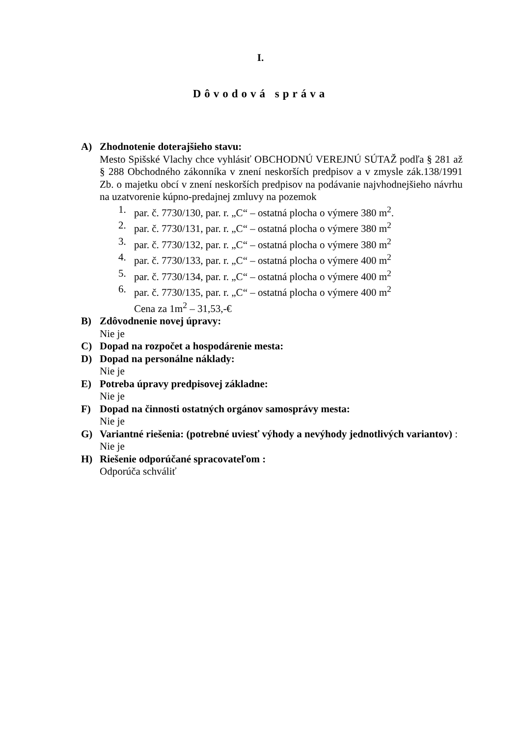I.
Dôvodová správa
A) Zhodnotenie doterajšieho stavu:
Mesto Spišské Vlachy chce vyhlásiť OBCHODNÚ VEREJNÚ SÚTAŽ podľa § 281 až § 288 Obchodného zákonníka v znení neskorších predpisov a v zmysle zák.138/1991 Zb. o majetku obcí v znení neskorších predpisov na podávanie najvhodnejšieho návrhu na uzatvorenie kúpno-predajnej zmluvy na pozemok
1. par. č. 7730/130, par. r. „C“ – ostatná plocha o výmere 380 m<sup>2</sup>.
2. par. č. 7730/131, par. r. „C“ – ostatná plocha o výmere 380 m<sup>2</sup>
3. par. č. 7730/132, par. r. „C“ – ostatná plocha o výmere 380 m<sup>2</sup>
4. par. č. 7730/133, par. r. „C“ – ostatná plocha o výmere 400 m<sup>2</sup>
5. par. č. 7730/134, par. r. „C“ – ostatná plocha o výmere 400 m<sup>2</sup>
6. par. č. 7730/135, par. r. „C“ – ostatná plocha o výmere 400 m<sup>2</sup>
Cena za 1m<sup>2</sup> – 31,53,-€
B) Zdôvodnenie novej úpravy:
Nie je
C) Dopad na rozpočet a hospodárenie mesta:
D) Dopad na personálne náklady:
Nie je
E) Potreba úpravy predpisovej základne:
Nie je
F) Dopad na činnosti ostatných orgánov samosprávy mesta:
Nie je
G) Variantné riešenia: (potrebné uviesť výhody a nevýhody jednotlivých variantov) :
Nie je
H) Riešenie odporúčané spracovateľom :
Odporúča schváliť